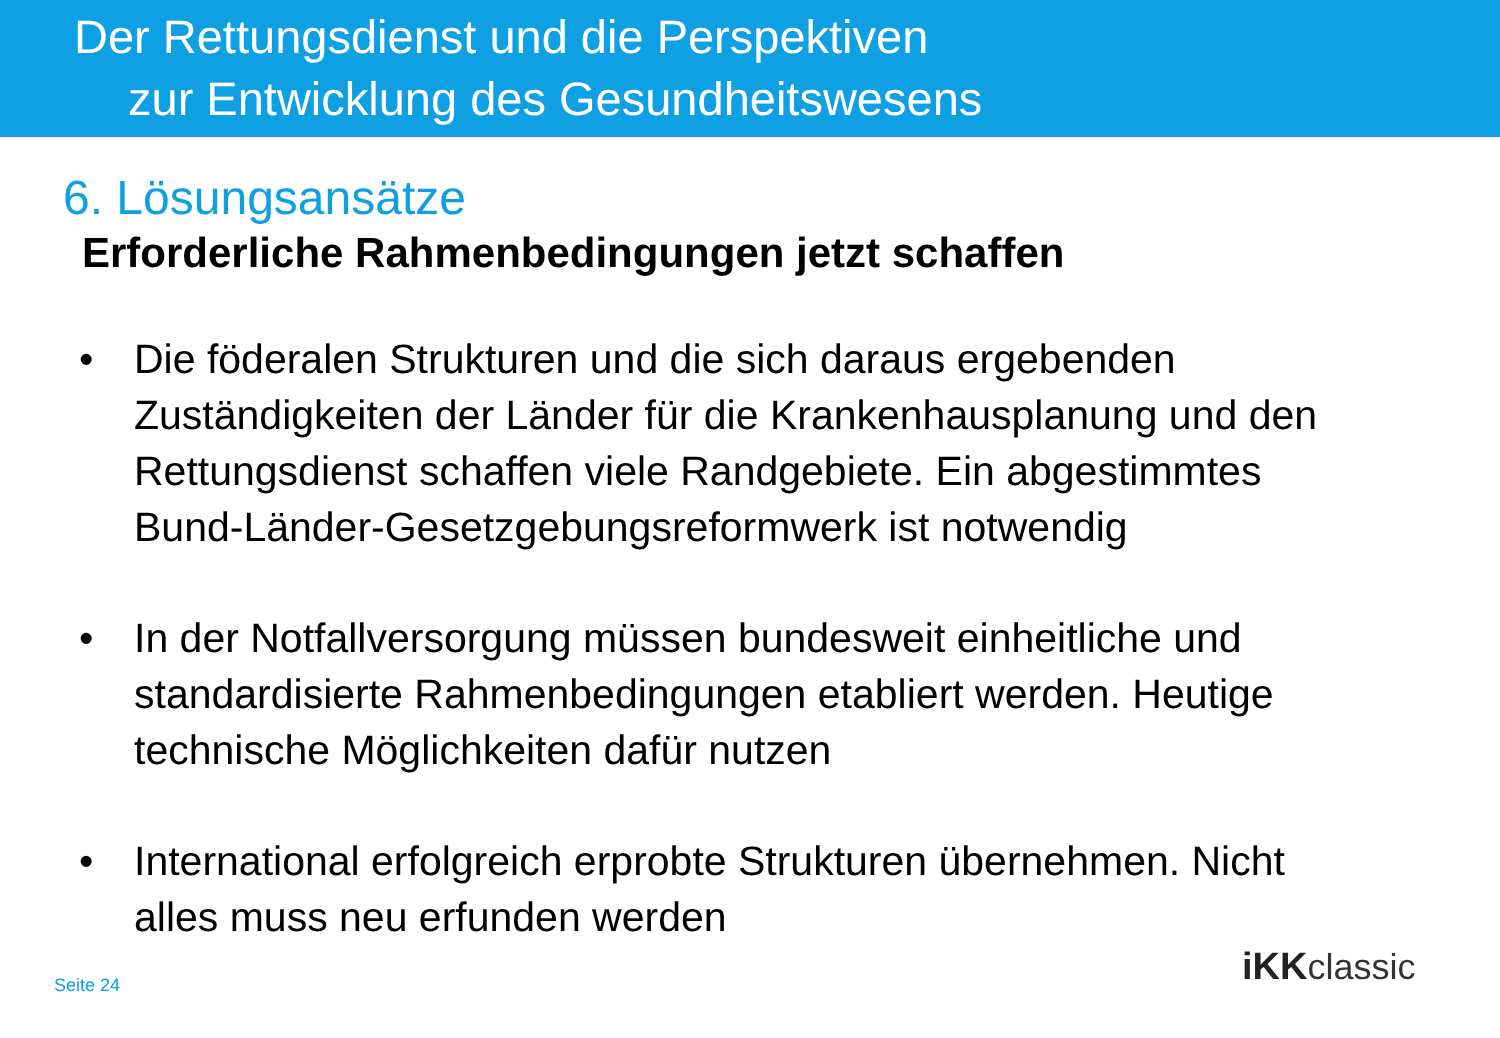Der Rettungsdienst und die Perspektiven
zur Entwicklung des Gesundheitswesens
6. Lösungsansätze
Erforderliche Rahmenbedingungen jetzt schaffen
• Die föderalen Strukturen und die sich daraus ergebenden Zuständigkeiten der Länder für die Krankenhausplanung und den Rettungsdienst schaffen viele Randgebiete. Ein abgestimmtes Bund-Länder-Gesetzgebungsreformwerk ist notwendig
• In der Notfallversorgung müssen bundesweit einheitliche und standardisierte Rahmenbedingungen etabliert werden. Heutige technische Möglichkeiten dafür nutzen
• International erfolgreich erprobte Strukturen übernehmen. Nicht alles muss neu erfunden werden
Seite 24 iKKclassic